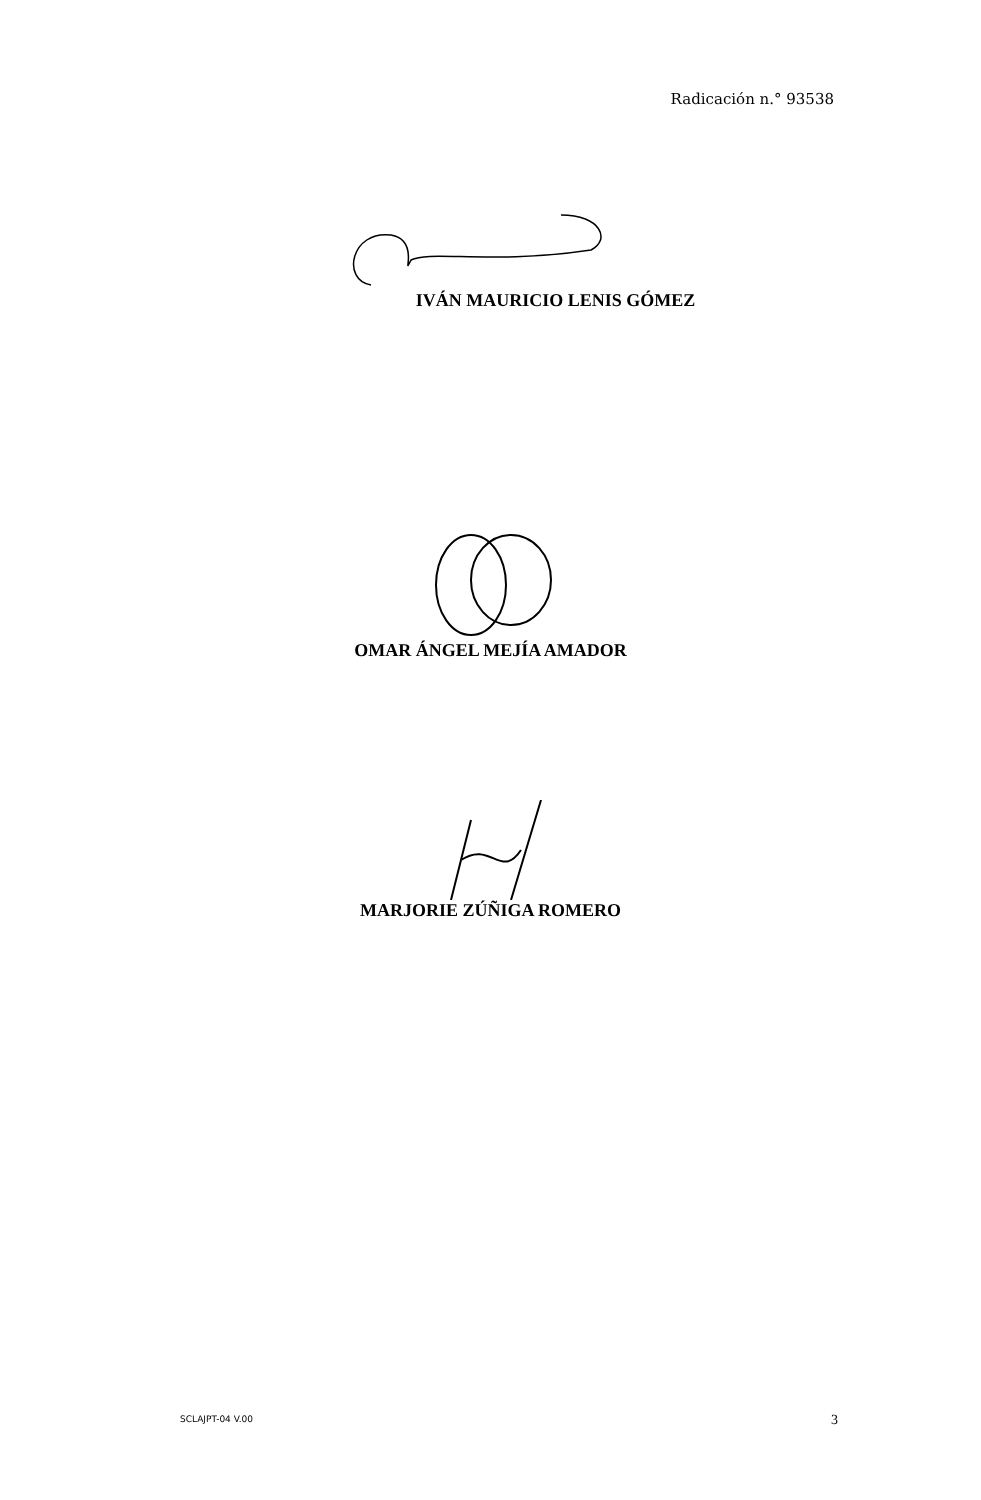Radicación n.° 93538
IVÁN MAURICIO LENIS GÓMEZ
OMAR ÁNGEL MEJÍA AMADOR
MARJORIE ZÚÑIGA ROMERO
SCLAJPT-04 V.00 3